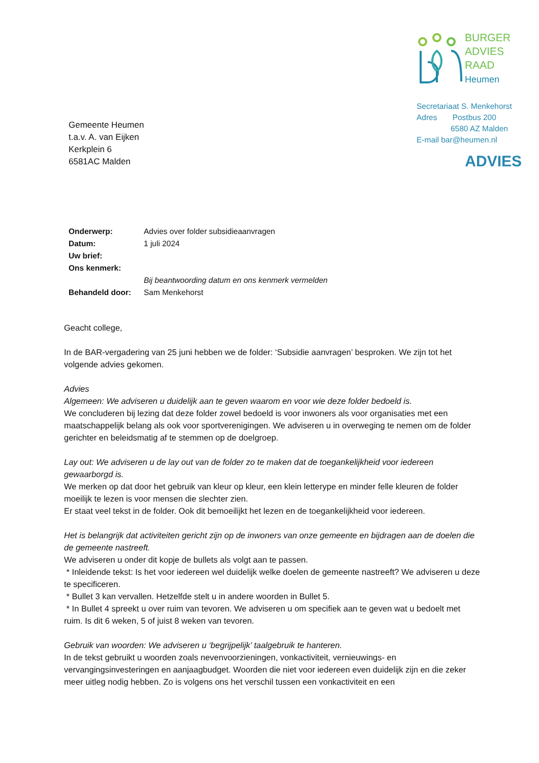BURGER
ADVIES
RAAD
Heumen
Secretariaat S. Menkehorst
Adres Postbus 200
6580 AZ Malden
E-mail bar@heumen.nl
ADVIES
Gemeente Heumen
t.a.v. A. van Eijken
Kerkplein 6
6581AC Malden
| Onderwerp: | Advies over folder subsidieaanvragen |
| Datum: | 1 juli 2024 |
| Uw brief: | |
| Ons kenmerk: | |
| | Bij beantwoording datum en ons kenmerk vermelden |
| Behandeld door: | Sam Menkehorst |
Geacht college,
In de BAR-vergadering van 25 juni hebben we de folder: ‘Subsidie aanvragen’ besproken. We zijn tot het volgende advies gekomen.
Advies
Algemeen: We adviseren u duidelijk aan te geven waarom en voor wie deze folder bedoeld is.
We concluderen bij lezing dat deze folder zowel bedoeld is voor inwoners als voor organisaties met een maatschappelijk belang als ook voor sportverenigingen. We adviseren u in overweging te nemen om de folder gerichter en beleidsmatig af te stemmen op de doelgroep.
Lay out: We adviseren u de lay out van de folder zo te maken dat de toegankelijkheid voor iedereen gewaarborgd is.
We merken op dat door het gebruik van kleur op kleur, een klein letterype en minder felle kleuren de folder moeilijk te lezen is voor mensen die slechter zien.
Er staat veel tekst in de folder. Ook dit bemoeilijkt het lezen en de toegankelijkheid voor iedereen.
Het is belangrijk dat activiteiten gericht zijn op de inwoners van onze gemeente en bijdragen aan de doelen die de gemeente nastreeft.
We adviseren u onder dit kopje de bullets als volgt aan te passen.
* Inleidende tekst: Is het voor iedereen wel duidelijk welke doelen de gemeente nastreeft? We adviseren u deze te specificeren.
* Bullet 3 kan vervallen. Hetzelfde stelt u in andere woorden in Bullet 5.
* In Bullet 4 spreekt u over ruim van tevoren. We adviseren u om specifiek aan te geven wat u bedoelt met ruim. Is dit 6 weken, 5 of juist 8 weken van tevoren.
Gebruik van woorden: We adviseren u ‘begrijpelijk’ taalgebruik te hanteren.
In de tekst gebruikt u woorden zoals nevenvoorzieningen, vonkactiviteit, vernieuwings- en vervangingsinvesteringen en aanjaagbudget. Woorden die niet voor iedereen even duidelijk zijn en die zeker meer uitleg nodig hebben. Zo is volgens ons het verschil tussen een vonkactiviteit en een